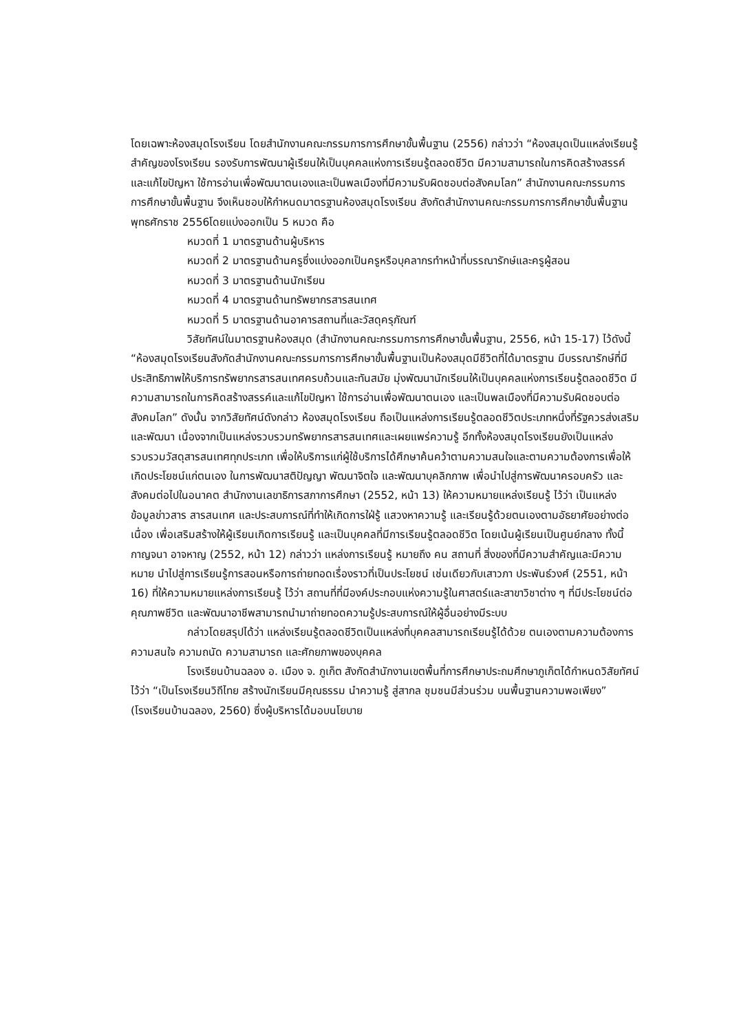โดยเฉพาะห้องสมุดโรงเรียน โดยสำนักงานคณะกรรมการการศึกษาขั้นพื้นฐาน (2556) กล่าวว่า “ห้องสมุดเป็นแหล่งเรียนรู้สำคัญของโรงเรียน รองรับการพัฒนาผู้เรียนให้เป็นบุคคลแห่งการเรียนรู้ตลอดชีวิต มีความสามารถในการคิดสร้างสรรค์และแก้ไขปัญหา ใช้การอ่านเพื่อพัฒนาตนเองและเป็นพลเมืองที่มีความรับผิดชอบต่อสังคมโลก” สำนักงานคณะกรรมการการศึกษาขั้นพื้นฐาน จึงเห็นชอบให้กำหนดมาตรฐานห้องสมุดโรงเรียน สังกัดสำนักงานคณะกรรมการการศึกษาขั้นพื้นฐาน พุทธศักราช 2556โดยแบ่งออกเป็น 5 หมวด คือ
หมวดที่ 1 มาตรฐานด้านผู้บริหาร
หมวดที่ 2 มาตรฐานด้านครูซึ่งแบ่งออกเป็นครูหรือบุคลากรทำหน้าที่บรรณารักษ์และครูผู้สอน
หมวดที่ 3 มาตรฐานด้านนักเรียน
หมวดที่ 4 มาตรฐานด้านทรัพยากรสารสนเทศ
หมวดที่ 5 มาตรฐานด้านอาคารสถานที่และวัสดุครุภัณฑ์
วิสัยทัศน์ในมาตรฐานห้องสมุด (สำนักงานคณะกรรมการการศึกษาขั้นพื้นฐาน, 2556, หน้า 15-17) ไว้ดังนี้ “ห้องสมุดโรงเรียนสังกัดสำนักงานคณะกรรมการการศึกษาขั้นพื้นฐานเป็นห้องสมุดมีชีวิตที่ได้มาตรฐาน มีบรรณารักษ์ที่มีประสิทธิภาพให้บริการทรัพยากรสารสนเทศครบถ้วนและทันสมัย มุ่งพัฒนานักเรียนให้เป็นบุคคลแห่งการเรียนรู้ตลอดชีวิต มีความสามารถในการคิดสร้างสรรค์และแก้ไขปัญหา ใช้การอ่านเพื่อพัฒนาตนเอง และเป็นพลเมืองที่มีความรับผิดชอบต่อสังคมโลก” ดังนั้น จากวิสัยทัศน์ดังกล่าว ห้องสมุดโรงเรียน ถือเป็นแหล่งการเรียนรู้ตลอดชีวิตประเภทหนึ่งที่รัฐควรส่งเสริมและพัฒนา เนื่องจากเป็นแหล่งรวบรวมทรัพยากรสารสนเทศและเผยแพร่ความรู้ อีกทั้งห้องสมุดโรงเรียนยังเป็นแหล่งรวบรวมวัสดุสารสนเทศทุกประเภท เพื่อให้บริการแก่ผู้ใช้บริการได้ศึกษาค้นคว้าตามความสนใจและตามความต้องการเพื่อให้เกิดประโยชน์แก่ตนเอง ในการพัฒนาสติปัญญา พัฒนาจิตใจ และพัฒนาบุคลิกภาพ เพื่อนำไปสู่การพัฒนาครอบครัว และสังคมต่อไปในอนาคต สำนักงานเลขาธิการสภาการศึกษา (2552, หน้า 13) ให้ความหมายแหล่งเรียนรู้ ไว้ว่า เป็นแหล่งข้อมูลข่าวสาร สารสนเทศ และประสบการณ์ที่ทำให้เกิดการใฝ่รู้ แสวงหาความรู้ และเรียนรู้ด้วยตนเองตามอัธยาศัยอย่างต่อเนื่อง เพื่อเสริมสร้างให้ผู้เรียนเกิดการเรียนรู้ และเป็นบุคคลที่มีการเรียนรู้ตลอดชีวิต โดยเน้นผู้เรียนเป็นศูนย์กลาง ทั้งนี้ กาญจนา อาจหาญ (2552, หน้า 12) กล่าวว่า แหล่งการเรียนรู้ หมายถึง คน สถานที่ สิ่งของที่มีความสำคัญและมีความหมาย นำไปสู่การเรียนรู้การสอนหรือการถ่ายทอดเรื่องราวที่เป็นประโยชน์ เช่นเดียวกับเสาวภา ประพันธ์วงศ์ (2551, หน้า 16) ที่ให้ความหมายแหล่งการเรียนรู้ ไว้ว่า สถานที่ที่มีองค์ประกอบแห่งความรู้ในศาสตร์และสาขาวิชาต่าง ๆ ที่มีประโยชน์ต่อคุณภาพชีวิต และพัฒนาอาชีพสามารถนำมาถ่ายทอดความรู้ประสบการณ์ให้ผู้อื่นอย่างมีระบบ
กล่าวโดยสรุปได้ว่า แหล่งเรียนรู้ตลอดชีวิตเป็นแหล่งที่บุคคลสามารถเรียนรู้ได้ด้วย ตนเองตามความต้องการ ความสนใจ ความถนัด ความสามารถ และศักยภาพของบุคคล
โรงเรียนบ้านฉลอง อ. เมือง จ. ภูเก็ต สังกัดสำนักงานเขตพื้นที่การศึกษาประถมศึกษาภูเก็ตได้กำหนดวิสัยทัศน์ไว้ว่า “เป็นโรงเรียนวิถีไทย สร้างนักเรียนมีคุณธรรม นำความรู้ สู่สากล ชุมชนมีส่วนร่วม บนพื้นฐานความพอเพียง” (โรงเรียนบ้านฉลอง, 2560) ซึ่งผู้บริหารได้มอบนโยบาย